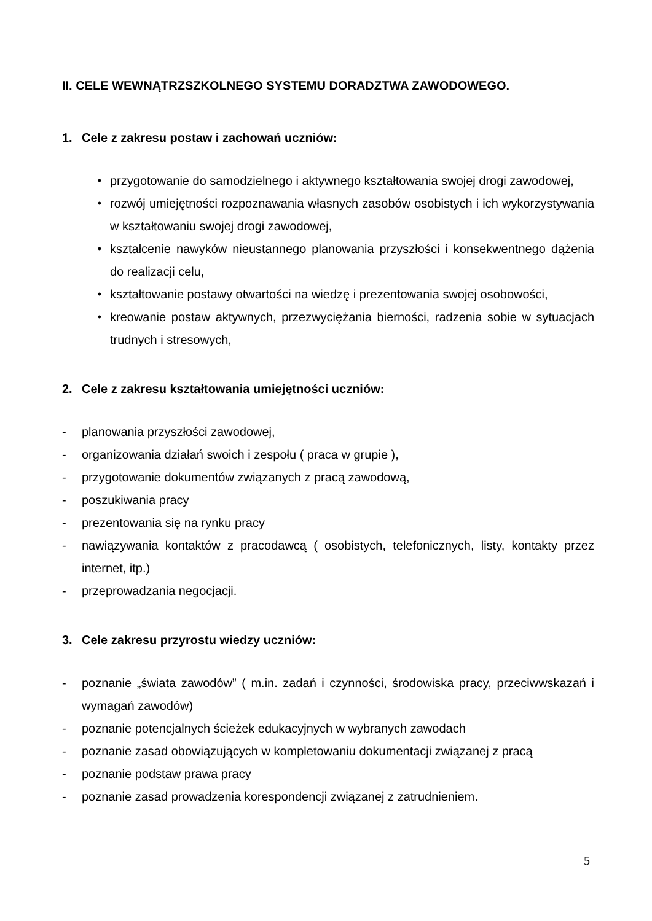II. CELE WEWNĄTRZSZKOLNEGO SYSTEMU DORADZTWA ZAWODOWEGO.
1. Cele z zakresu postaw i zachowań uczniów:
• przygotowanie do samodzielnego i aktywnego kształtowania swojej drogi zawodowej,
• rozwój umiejętności rozpoznawania własnych zasobów osobistych i ich wykorzystywania w kształtowaniu swojej drogi zawodowej,
• kształcenie nawyków nieustannego planowania przyszłości i konsekwentnego dążenia do realizacji celu,
• kształtowanie postawy otwartości na wiedzę i prezentowania swojej osobowości,
• kreowanie postaw aktywnych, przezwyciężania bierności, radzenia sobie w sytuacjach trudnych i stresowych,
2. Cele z zakresu kształtowania umiejętności uczniów:
- planowania przyszłości zawodowej,
- organizowania działań swoich i zespołu ( praca w grupie ),
- przygotowanie dokumentów związanych z pracą zawodową,
- poszukiwania pracy
- prezentowania się na rynku pracy
- nawiązywania kontaktów z pracodawcą ( osobistych, telefonicznych, listy, kontakty przez internet, itp.)
- przeprowadzania negocjacji.
3. Cele zakresu przyrostu wiedzy uczniów:
- poznanie „świata zawodów” ( m.in. zadań i czynności, środowiska pracy, przeciwwskazań i wymagań zawodów)
- poznanie potencjalnych ścieżek edukacyjnych w wybranych zawodach
- poznanie zasad obowiązujących w kompletowaniu dokumentacji związanej z pracą
- poznanie podstaw prawa pracy
- poznanie zasad prowadzenia korespondencji związanej z zatrudnieniem.
5